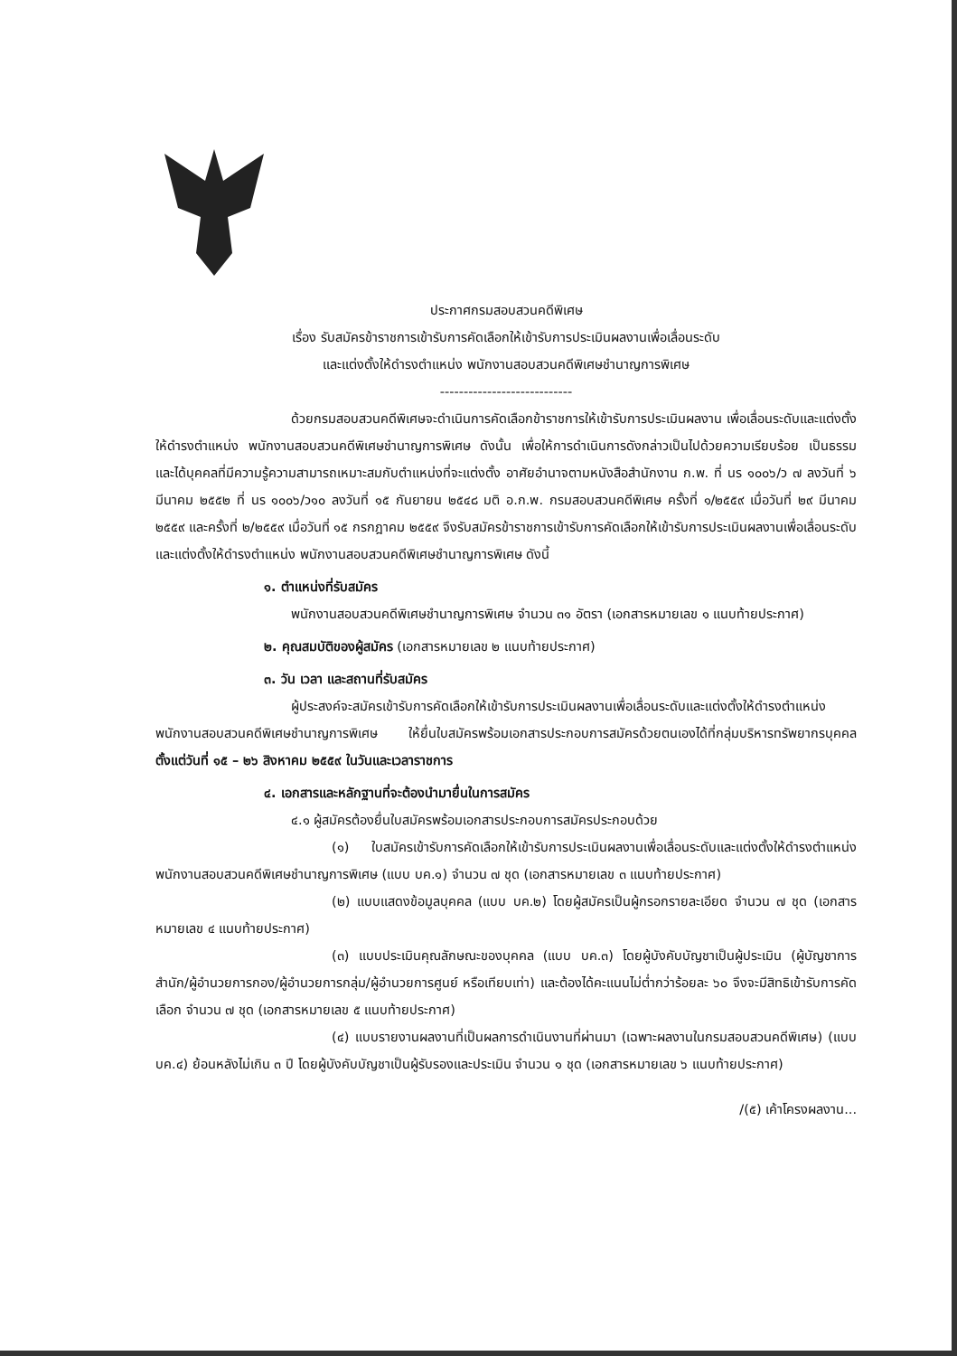ประกาศกรมสอบสวนคดีพิเศษ
เรื่อง รับสมัครข้าราชการเข้ารับการคัดเลือกให้เข้ารับการประเมินผลงานเพื่อเลื่อนระดับ
และแต่งตั้งให้ดำรงตำแหน่ง พนักงานสอบสวนคดีพิเศษชำนาญการพิเศษ
----------------------------
ด้วยกรมสอบสวนคดีพิเศษจะดำเนินการคัดเลือกข้าราชการให้เข้ารับการประเมินผลงาน เพื่อเลื่อนระดับและแต่งตั้งให้ดำรงตำแหน่ง พนักงานสอบสวนคดีพิเศษชำนาญการพิเศษ ดังนั้น เพื่อให้การดำเนินการดังกล่าวเป็นไปด้วยความเรียบร้อย เป็นธรรม และได้บุคคลที่มีความรู้ความสามารถเหมาะสมกับตำแหน่งที่จะแต่งตั้ง อาศัยอำนาจตามหนังสือสำนักงาน ก.พ. ที่ นร ๑๐๐๖/ว ๗ ลงวันที่ ๖ มีนาคม ๒๕๕๒ ที่ นร ๑๐๐๖/ว๑๐ ลงวันที่ ๑๕ กันยายน ๒๕๔๘ มติ อ.ก.พ. กรมสอบสวนคดีพิเศษ ครั้งที่ ๑/๒๕๕๙ เมื่อวันที่ ๒๙ มีนาคม ๒๕๕๙ และครั้งที่ ๒/๒๕๕๙ เมื่อวันที่ ๑๕ กรกฎาคม ๒๕๕๙ จึงรับสมัครข้าราชการเข้ารับการคัดเลือกให้เข้ารับการประเมินผลงานเพื่อเลื่อนระดับและแต่งตั้งให้ดำรงตำแหน่ง พนักงานสอบสวนคดีพิเศษชำนาญการพิเศษ ดังนี้
๑. ตำแหน่งที่รับสมัคร
พนักงานสอบสวนคดีพิเศษชำนาญการพิเศษ จำนวน ๓๑ อัตรา (เอกสารหมายเลข ๑ แนบท้ายประกาศ)
๒. คุณสมบัติของผู้สมัคร (เอกสารหมายเลข ๒ แนบท้ายประกาศ)
๓. วัน เวลา และสถานที่รับสมัคร
ผู้ประสงค์จะสมัครเข้ารับการคัดเลือกให้เข้ารับการประเมินผลงานเพื่อเลื่อนระดับและแต่งตั้งให้ดำรงตำแหน่ง พนักงานสอบสวนคดีพิเศษชำนาญการพิเศษ ให้ยื่นใบสมัครพร้อมเอกสารประกอบการสมัครด้วยตนเองได้ที่กลุ่มบริหารทรัพยากรบุคคล ตั้งแต่วันที่ ๑๕ – ๒๖ สิงหาคม ๒๕๕๙ ในวันและเวลาราชการ
๔. เอกสารและหลักฐานที่จะต้องนำมายื่นในการสมัคร
๔.๑ ผู้สมัครต้องยื่นใบสมัครพร้อมเอกสารประกอบการสมัครประกอบด้วย
(๑) ใบสมัครเข้ารับการคัดเลือกให้เข้ารับการประเมินผลงานเพื่อเลื่อนระดับและแต่งตั้งให้ดำรงตำแหน่ง พนักงานสอบสวนคดีพิเศษชำนาญการพิเศษ (แบบ บค.๑) จำนวน ๗ ชุด (เอกสารหมายเลข ๓ แนบท้ายประกาศ)
(๒) แบบแสดงข้อมูลบุคคล (แบบ บค.๒) โดยผู้สมัครเป็นผู้กรอกรายละเอียด จำนวน ๗ ชุด (เอกสารหมายเลข ๔ แนบท้ายประกาศ)
(๓) แบบประเมินคุณลักษณะของบุคคล (แบบ บค.๓) โดยผู้บังคับบัญชาเป็นผู้ประเมิน (ผู้บัญชาการสำนัก/ผู้อำนวยการกอง/ผู้อำนวยการกลุ่ม/ผู้อำนวยการศูนย์ หรือเทียบเท่า) และต้องได้คะแนนไม่ต่ำกว่าร้อยละ ๖๐ จึงจะมีสิทธิเข้ารับการคัดเลือก จำนวน ๗ ชุด (เอกสารหมายเลข ๕ แนบท้ายประกาศ)
(๔) แบบรายงานผลงานที่เป็นผลการดำเนินงานที่ผ่านมา (เฉพาะผลงานในกรมสอบสวนคดีพิเศษ) (แบบ บค.๔) ย้อนหลังไม่เกิน ๓ ปี โดยผู้บังคับบัญชาเป็นผู้รับรองและประเมิน จำนวน ๑ ชุด (เอกสารหมายเลข ๖ แนบท้ายประกาศ)
/(๕) เค้าโครงผลงาน...